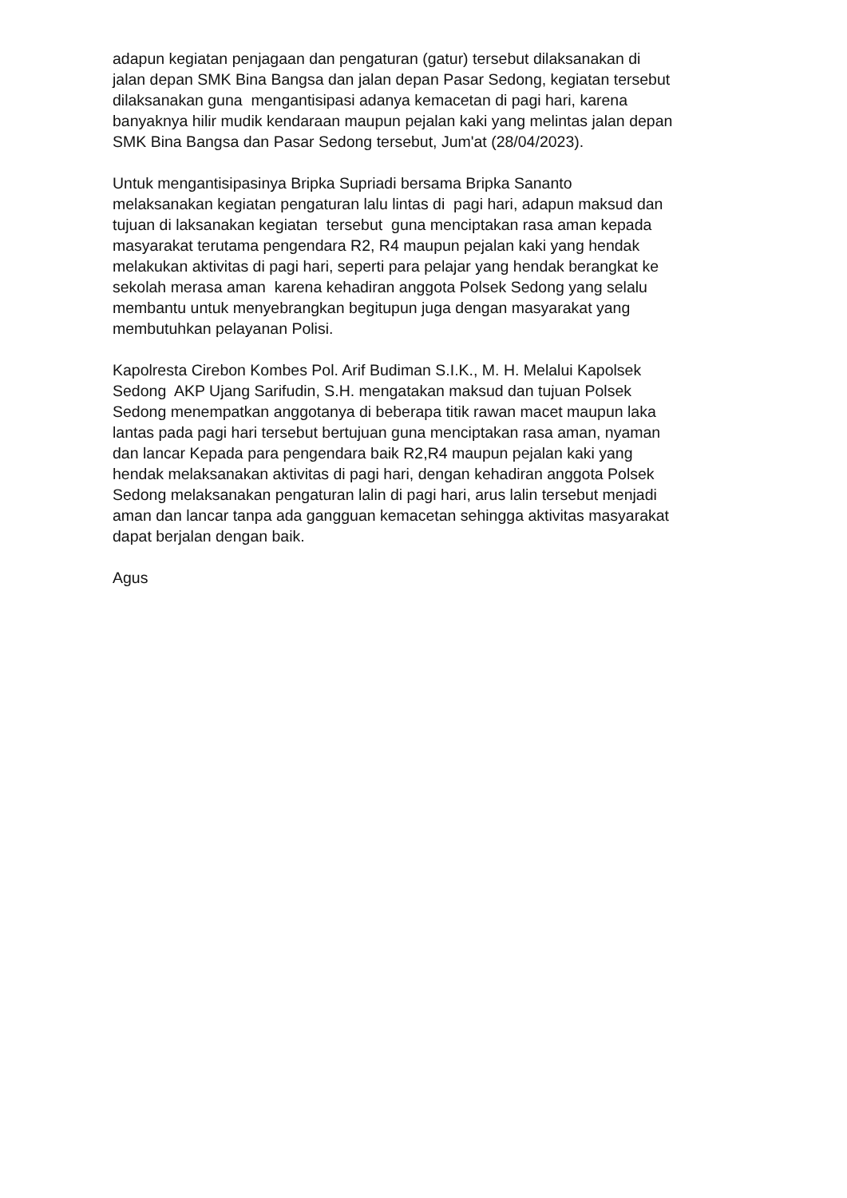adapun kegiatan penjagaan dan pengaturan (gatur) tersebut dilaksanakan di
jalan depan SMK Bina Bangsa dan jalan depan Pasar Sedong, kegiatan tersebut
dilaksanakan guna mengantisipasi adanya kemacetan di pagi hari, karena
banyaknya hilir mudik kendaraan maupun pejalan kaki yang melintas jalan depan
SMK Bina Bangsa dan Pasar Sedong tersebut, Jum'at (28/04/2023).
Untuk mengantisipasinya Bripka Supriadi bersama Bripka Sananto
melaksanakan kegiatan pengaturan lalu lintas di pagi hari, adapun maksud dan
tujuan di laksanakan kegiatan tersebut guna menciptakan rasa aman kepada
masyarakat terutama pengendara R2, R4 maupun pejalan kaki yang hendak
melakukan aktivitas di pagi hari, seperti para pelajar yang hendak berangkat ke
sekolah merasa aman karena kehadiran anggota Polsek Sedong yang selalu
membantu untuk menyebrangkan begitupun juga dengan masyarakat yang
membutuhkan pelayanan Polisi.
Kapolresta Cirebon Kombes Pol. Arif Budiman S.I.K., M. H. Melalui Kapolsek
Sedong AKP Ujang Sarifudin, S.H. mengatakan maksud dan tujuan Polsek
Sedong menempatkan anggotanya di beberapa titik rawan macet maupun laka
lantas pada pagi hari tersebut bertujuan guna menciptakan rasa aman, nyaman
dan lancar Kepada para pengendara baik R2,R4 maupun pejalan kaki yang
hendak melaksanakan aktivitas di pagi hari, dengan kehadiran anggota Polsek
Sedong melaksanakan pengaturan lalin di pagi hari, arus lalin tersebut menjadi
aman dan lancar tanpa ada gangguan kemacetan sehingga aktivitas masyarakat
dapat berjalan dengan baik.
Agus